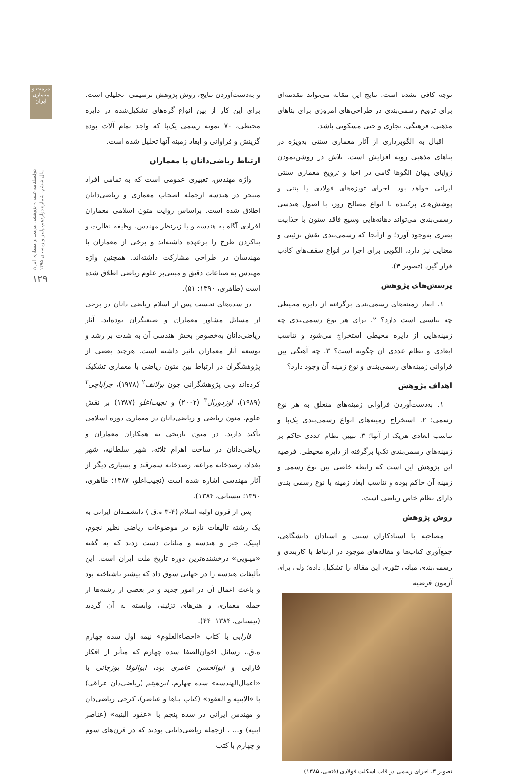مرمت و معماری ایران
دوفصلنامه علمی- پژوهشی مرمت و معماری ایران
سال ششم، شماره دوازدهم، پاییز و زمستان ۱۳۹۵
۱۲۹
توجه کافی نشده است. نتایج این مقاله می‌تواند مقدمه‌ای برای ترویج رسمی‌بندی در طراحی‌های امروزی برای بناهای مذهبی، فرهنگی، تجاری و حتی مسکونی باشد.
اقبال به الگوبرداری از آثار معماری سنتی به‌ویژه در بناهای مذهبی روبه افزایش است. تلاش در روشن‌نمودن زوایای پنهان الگوها گامی در احیا و ترویج معماری سنتی ایرانی خواهد بود. اجرای تویزه‌های فولادی یا بتنی و پوشش‌های پرکننده با انواع مصالح روز، با اصول هندسی رسمی‌بندی می‌تواند دهانه‌هایی وسیع فاقد ستون با جذابیت بصری به‌وجود آورد؛ و ازآنجا که رسمی‌بندی نقش تزئینی و معنایی نیز دارد، الگویی برای اجرا در انواع سقف‌های کاذب قرار گیرد (تصویر ۳).
پرسش‌های پژوهش
۱. ابعاد زمینه‌های رسمی‌بندی برگرفته از دایره محیطی چه تناسبی است دارد؟ ۲. برای هر نوع رسمی‌بندی چه زمینه‌هایی از دایره محیطی استخراج می‌شود و تناسب ابعادی و نظام عددی آن چگونه است؟ ۳. چه آهنگی بین فراوانی زمینه‌های رسمی‌بندی و نوع زمینه آن وجود دارد؟
اهداف پژوهش
۱. به‌دست‌آوردن فراوانی زمینه‌های متعلق به هر نوع رسمی؛ ۲. استخراج زمینه‌های انواع رسمی‌بندی یک‌پا و تناسب ابعادی هریک از آنها؛ ۳. تبیین نظام عددی حاکم بر زمینه‌های رسمی‌بندی تک‌پا برگرفته از دایره محیطی. فرضیه این پژوهش این است که رابطه خاصی بین نوع رسمی و زمینه آن حاکم بوده و تناسب ابعاد زمینه با نوع رسمی بندی دارای نظام خاص ریاضی است.
روش پژوهش
مصاحبه با استادکاران سنتی و استادان دانشگاهی، جمع‌آوری کتاب‌ها و مقاله‌های موجود در ارتباط با کاربندی و رسمی‌بندی مبانی تئوری این مقاله را تشکیل داده؛ ولی برای آزمون فرضیه
تصویر ۳. اجرای رسمی در قاب اسکلت فولادی (فتحی، ۱۳۸۵)
و به‌دست‌آوردن نتایج، روش پژوهش ترسیمی- تحلیلی است. برای این کار از بین انواع گره‌های تشکیل‌شده در دایره محیطی، ۷۰ نمونه رسمی یک‌پا که واجد تمام آلات بوده گزینش و فراوانی و ابعاد زمینه آنها تحلیل شده است.
ارتباط ریاضی‌دانان با معماران
واژه مهندس، تعبیری عمومی است که به تمامی افراد متبحر در هندسه ازجمله اصحاب معماری و ریاضی‌دانان اطلاق شده است. براساس روایت متون اسلامی معماران افرادی آگاه به هندسه و یا زیرنظر مهندس، وظیفه نظارت و بناکردن طرح را برعهده داشته‌اند و برخی از معماران با مهندسان در طراحی مشارکت داشته‌اند. همچنین واژه مهندس به صناعات دقیق و مبتنی‌بر علوم ریاضی اطلاق شده است (طاهری، ۱۳۹۰: ۵۱).
در سده‌های نخست پس از اسلام ریاضی دانان در برخی از مسائل مشاور معماران و صنعتگران بوده‌اند. آثار ریاضی‌دانان به‌خصوص بخش هندسی آن به شدت بر رشد و توسعه آثار معماران تأثیر داشته است. هرچند بعضی از پژوهشگران در ارتباط بین متون ریاضی با معماری تشکیک کرده‌اند ولی پژوهشگرانی چون بولاتف<sup>۲</sup> (۱۹۷۸)، چراباچی<sup>۳</sup> (۱۹۸۹)، اوزدورال<sup>۴</sup> (۲۰۰۲) و نجیب‌اغلو (۱۳۸۷) بر نقش علوم، متون ریاضی و ریاضی‌دانان در معماری دوره اسلامی تأکید دارند. در متون تاریخی به همکاران معماران و ریاضی‌دانان در ساخت اهرام ثلاثه، شهر سلطانیه، شهر بغداد، رصدخانه مراغه، رصدخانه سمرقند و بسیاری دیگر از آثار مهندسی اشاره شده است (نجیب‌اغلو، ۱۳۸۷؛ طاهری، ۱۳۹۰؛ نیستانی، ۱۳۸۴).
پس از قرون اولیه اسلام (۴-۳ ه.ق ) دانشمندان ایرانی به یک رشته تالیفات تازه در موضوعات ریاضی نظیر نجوم، اپتیک، جبر و هندسه و مثلثات دست زدند که به گفته «مینویی» درخشنده‌ترین دوره تاریخ ملت ایران است. این تألیفات هندسه را در جهاتی سوق داد که بیشتر ناشناخته بود و باعث اعمال آن در امور جدید و در بعضی از رشته‌ها از جمله معماری و هنرهای تزئینی وابسته به آن گردید (نیستانی، ۱۳۸۴: ۴۴).
فارابی با کتاب «احصاءالعلوم» نیمه اول سده چهارم ه.ق.، رسائل اخوان‌الصفا سده چهارم که متأثر از افکار فارابی و ابوالحسن عامری بود، ابوالوفا بوزجانی با «اعمال‌الهندسه» سده چهارم، ابن‌هیثم (ریاضی‌دان عراقی) با «الابنیه و العقود» (کتاب بناها و عناصر)، کرجی ریاضی‌دان و مهندس ایرانی در سده پنجم با «عقود البنیه» (عناصر ابنیه) و... ، ازجمله ریاضی‌دانانی بودند که در قرن‌های سوم و چهارم با کتب